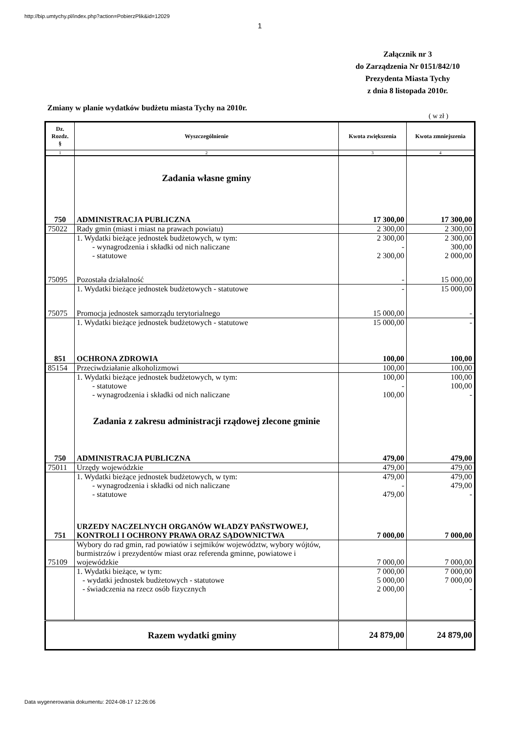http://bip.umtychy.pl/index.php?action=PobierzPlik&id=12029
1
Załącznik nr 3
do Zarządzenia Nr 0151/842/10
Prezydenta Miasta Tychy
z dnia 8 listopada 2010r.
Zmiany w planie wydatków budżetu miasta Tychy na 2010r.
( w zł )
| Dz. Rozdz. § | Wyszczególnienie | Kwota zwiększenia | Kwota zmniejszenia |
| --- | --- | --- | --- |
| 1 | 2 | 3 | 4 |
| | Zadania własne gminy | | |
| 750 | ADMINISTRACJA PUBLICZNA | 17 300,00 | 17 300,00 |
| 75022 | Rady gmin (miast i miast na prawach powiatu) | 2 300,00 | 2 300,00 |
| | 1. Wydatki bieżące jednostek budżetowych, w tym: - wynagrodzenia i składki od nich naliczane - statutowe | 2 300,00 - 2 300,00 | 2 300,00 300,00 2 000,00 |
| 75095 | Pozostała działalność | - | 15 000,00 |
| | 1. Wydatki bieżące jednostek budżetowych - statutowe | - | 15 000,00 |
| 75075 | Promocja jednostek samorządu terytorialnego | 15 000,00 | - |
| | 1. Wydatki bieżące jednostek budżetowych - statutowe | 15 000,00 | - |
| 851 | OCHRONA ZDROWIA | 100,00 | 100,00 |
| 85154 | Przeciwdziałanie alkoholizmowi | 100,00 | 100,00 |
| | 1. Wydatki bieżące jednostek budżetowych, w tym: - statutowe - wynagrodzenia i składki od nich naliczane | 100,00 - 100,00 | 100,00 100,00 - |
| | Zadania z zakresu administracji rządowej zlecone gminie | | |
| 750 | ADMINISTRACJA PUBLICZNA | 479,00 | 479,00 |
| 75011 | Urzędy wojewódzkie | 479,00 | 479,00 |
| | 1. Wydatki bieżące jednostek budżetowych, w tym: - wynagrodzenia i składki od nich naliczane - statutowe | 479,00 - 479,00 | 479,00 479,00 - |
| 751 | URZEDY NACZELNYCH ORGANÓW WŁADZY PAŃSTWOWEJ, KONTROLI I OCHRONY PRAWA ORAZ SĄDOWNICTWA | 7 000,00 | 7 000,00 |
| 75109 | Wybory do rad gmin, rad powiatów i sejmików województw, wybory wójtów, burmistrzów i prezydentów miast oraz referenda gminne, powiatowe i wojewódzkie | 7 000,00 | 7 000,00 |
| | 1. Wydatki bieżące, w tym: - wydatki jednostek budżetowych - statutowe - świadczenia na rzecz osób fizycznych | 7 000,00 5 000,00 2 000,00 | 7 000,00 7 000,00 - |
| Razem wydatki gminy | | 24 879,00 | 24 879,00 |
Data wygenerowania dokumentu: 2024-08-17 12:26:06